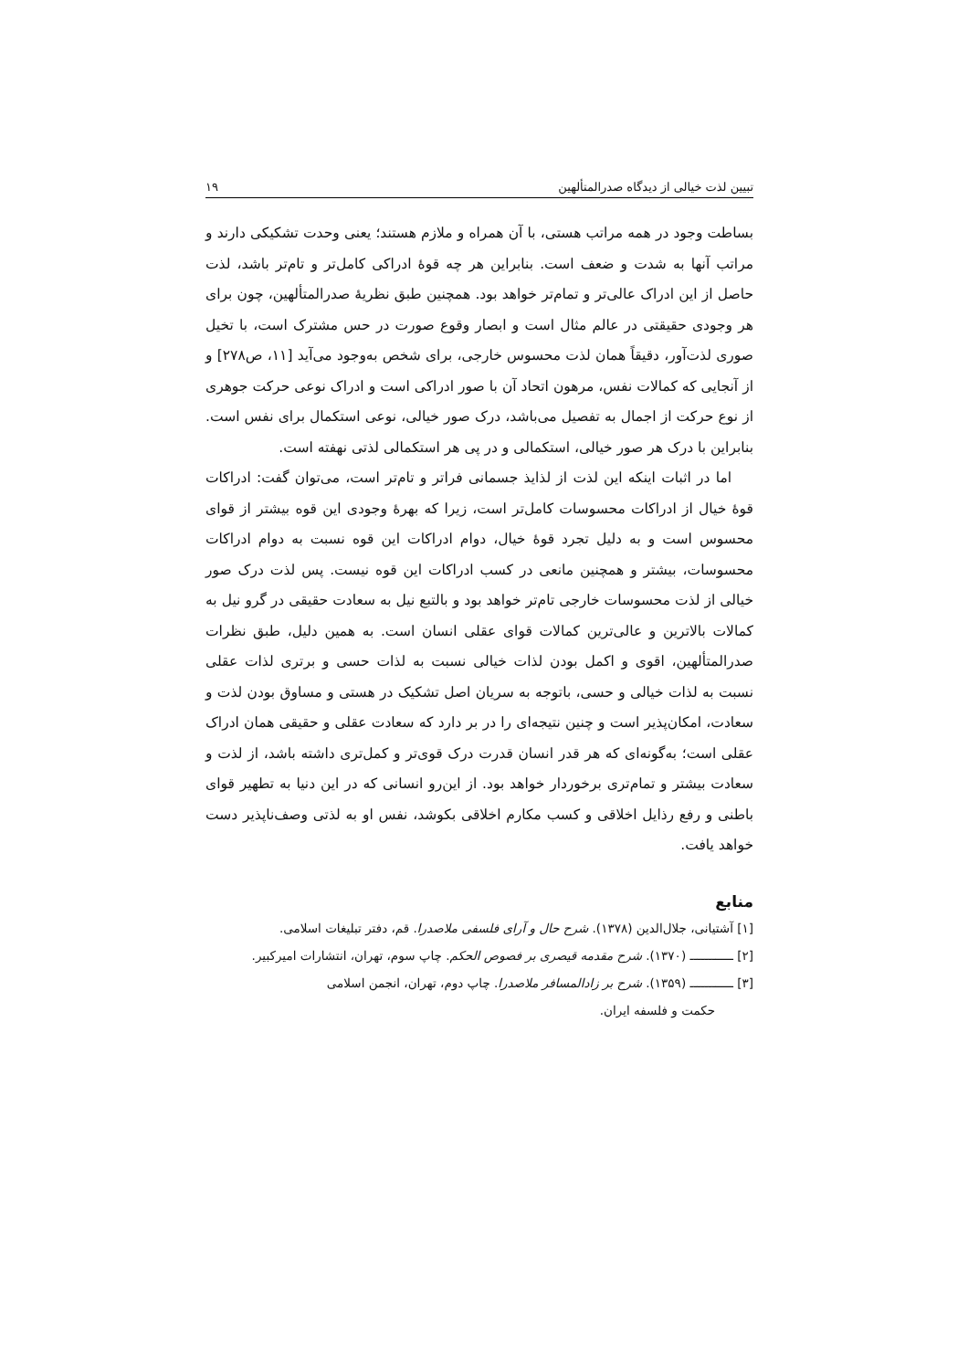تبیین لذت خیالی از دیدگاه صدرالمتألهین ۱۹
بساطت وجود در همه مراتب هستی، با آن همراه و ملازم هستند؛ یعنی وحدت تشکیکی دارند و مراتب آنها به شدت و ضعف است. بنابراین هر چه قوۀ ادراکی کامل‌تر و تام‌تر باشد، لذت حاصل از این ادراک عالی‌تر و تمام‌تر خواهد بود. همچنین طبق نظریۀ صدرالمتألهین، چون برای هر وجودی حقیقتی در عالم مثال است و ابصار وقوع صورت در حس مشترک است، با تخیل صوری لذت‌آور، دقیقاً همان لذت محسوس خارجی، برای شخص به‌وجود می‌آید [۱۱، ص۲۷۸] و از آنجایی که کمالات نفس، مرهون اتحاد آن با صور ادراکی است و ادراک نوعی حرکت جوهری از نوع حرکت از اجمال به تفصیل می‌باشد، درک صور خیالی، نوعی استکمال برای نفس است. بنابراین با درک هر صور خیالی، استکمالی و در پی هر استکمالی لذتی نهفته است.
اما در اثبات اینکه این لذت از لذایذ جسمانی فراتر و تام‌تر است، می‌توان گفت: ادراکات قوۀ خیال از ادراکات محسوسات کامل‌تر است، زیرا که بهرۀ وجودی این قوه بیشتر از قوای محسوس است و به دلیل تجرد قوۀ خیال، دوام ادراکات این قوه نسبت به دوام ادراکات محسوسات، بیشتر و همچنین مانعی در کسب ادراکات این قوه نیست. پس لذت درک صور خیالی از لذت محسوسات خارجی تام‌تر خواهد بود و بالتبع نیل به سعادت حقیقی در گرو نیل به کمالات بالاترین و عالی‌ترین کمالات قوای عقلی انسان است. به همین دلیل، طبق نظرات صدرالمتألهین، اقوی و اکمل بودن لذات خیالی نسبت به لذات حسی و برتری لذات عقلی نسبت به لذات خیالی و حسی، باتوجه به سریان اصل تشکیک در هستی و مساوق بودن لذت و سعادت، امکان‌پذیر است و چنین نتیجه‌ای را در بر دارد که سعادت عقلی و حقیقی همان ادراک عقلی است؛ به‌گونه‌ای که هر قدر انسان قدرت درک قوی‌تر و کمل‌تری داشته باشد، از لذت و سعادت بیشتر و تمام‌تری برخوردار خواهد بود. از این‌رو انسانی که در این دنیا به تطهیر قوای باطنی و رفع رذایل اخلاقی و کسب مکارم اخلاقی بکوشد، نفس او به لذتی وصف‌ناپذیر دست خواهد یافت.
منابع
[۱] آشتیانی، جلال‌الدین (۱۳۷۸). شرح حال و آرای فلسفی ملاصدرا. قم، دفتر تبلیغات اسلامی.
[۲] ــــــــــــ (۱۳۷۰). شرح مقدمه قیصری بر فصوص الحکم. چاپ سوم، تهران، انتشارات امیرکبیر.
[۳] ــــــــــــ (۱۳۵۹). شرح بر زادالمسافر ملاصدرا. چاپ دوم، تهران، انجمن اسلامی
حکمت و فلسفه ایران.